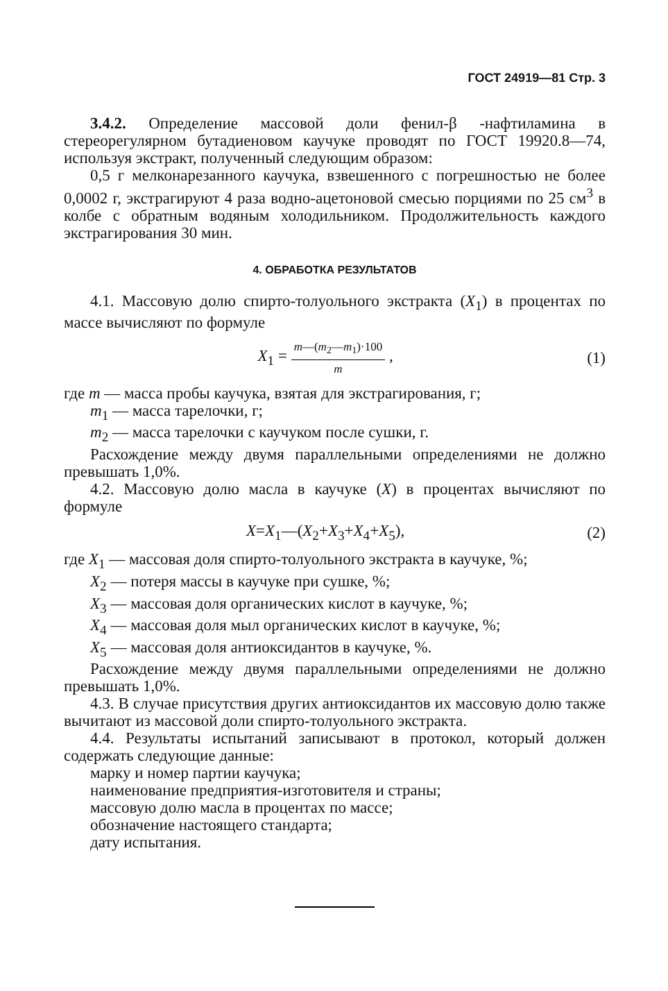ГОСТ 24919—81 Стр. 3
3.4.2. Определение массовой доли фенил-β -нафтиламина в стереорегулярном бутадиеновом каучуке проводят по ГОСТ 19920.8—74, используя экстракт, полученный следующим образом:
0,5 г мелконарезанного каучука, взвешенного с погрешностью не более 0,0002 г, экстрагируют 4 раза водно-ацетоновой смесью порциями по 25 см<sup>3</sup> в колбе с обратным водяным холодильником. Продолжительность каждого экстрагирования 30 мин.
4. ОБРАБОТКА РЕЗУЛЬТАТОВ
4.1. Массовую долю спирто-толуольного экстракта (X<sub>1</sub>) в процентах по массе вычисляют по формуле
X<sub>1</sub> = m—(m<sub>2</sub>—m<sub>1</sub>)·100 m , (1)
где m — масса пробы каучука, взятая для экстрагирования, г;
m<sub>1</sub> — масса тарелочки, г;
m<sub>2</sub> — масса тарелочки с каучуком после сушки, г.
Расхождение между двумя параллельными определениями не должно превышать 1,0%.
4.2. Массовую долю масла в каучуке (X) в процентах вычисляют по формуле
X=X<sub>1</sub>—(X<sub>2</sub>+X<sub>3</sub>+X<sub>4</sub>+X<sub>5</sub>), (2)
где X<sub>1</sub> — массовая доля спирто-толуольного экстракта в каучуке, %;
X<sub>2</sub> — потеря массы в каучуке при сушке, %;
X<sub>3</sub> — массовая доля органических кислот в каучуке, %;
X<sub>4</sub> — массовая доля мыл органических кислот в каучуке, %;
X<sub>5</sub> — массовая доля антиоксидантов в каучуке, %.
Расхождение между двумя параллельными определениями не должно превышать 1,0%.
4.3. В случае присутствия других антиоксидантов их массовую долю также вычитают из массовой доли спирто-толуольного экстракта.
4.4. Результаты испытаний записывают в протокол, который должен содержать следующие данные:
марку и номер партии каучука;
наименование предприятия-изготовителя и страны;
массовую долю масла в процентах по массе;
обозначение настоящего стандарта;
дату испытания.